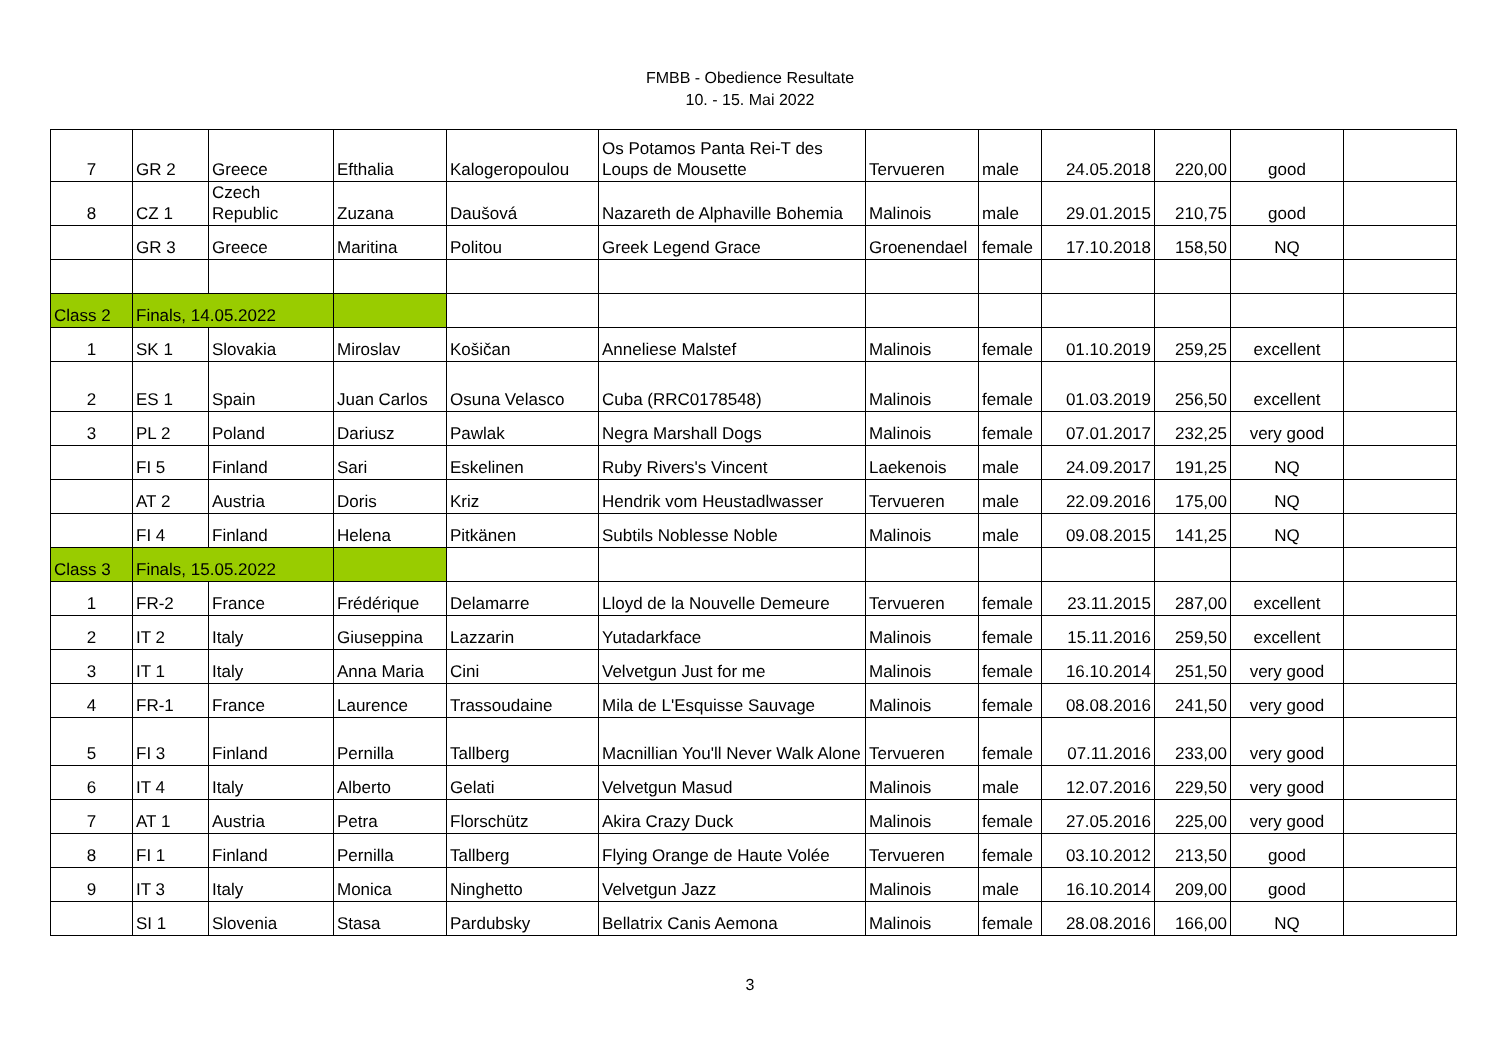FMBB - Obedience Resultate
10. - 15. Mai 2022
| 7 | GR 2 | Greece | Efthalia | Kalogeropoulou | Os Potamos Panta Rei-T des Loups de Mousette | Tervueren | male | 24.05.2018 | 220,00 | good | |
| 8 | CZ 1 | Czech Republic | Zuzana | Daušová | Nazareth de Alphaville Bohemia | Malinois | male | 29.01.2015 | 210,75 | good | |
| | GR 3 | Greece | Maritina | Politou | Greek Legend Grace | Groenendael | female | 17.10.2018 | 158,50 | NQ | |
| Class 2 | Finals, 14.05.2022 | | | | | | | | | | |
| 1 | SK 1 | Slovakia | Miroslav | Košičan | Anneliese Malstef | Malinois | female | 01.10.2019 | 259,25 | excellent | |
| 2 | ES 1 | Spain | Juan Carlos | Osuna Velasco | Cuba (RRC0178548) | Malinois | female | 01.03.2019 | 256,50 | excellent | |
| 3 | PL 2 | Poland | Dariusz | Pawlak | Negra Marshall Dogs | Malinois | female | 07.01.2017 | 232,25 | very good | |
| | FI 5 | Finland | Sari | Eskelinen | Ruby Rivers's Vincent | Laekenois | male | 24.09.2017 | 191,25 | NQ | |
| | AT 2 | Austria | Doris | Kriz | Hendrik vom Heustadlwasser | Tervueren | male | 22.09.2016 | 175,00 | NQ | |
| | FI 4 | Finland | Helena | Pitkänen | Subtils Noblesse Noble | Malinois | male | 09.08.2015 | 141,25 | NQ | |
| Class 3 | Finals, 15.05.2022 | | | | | | | | | | |
| 1 | FR-2 | France | Frédérique | Delamarre | Lloyd de la Nouvelle Demeure | Tervueren | female | 23.11.2015 | 287,00 | excellent | |
| 2 | IT 2 | Italy | Giuseppina | Lazzarin | Yutadarkface | Malinois | female | 15.11.2016 | 259,50 | excellent | |
| 3 | IT 1 | Italy | Anna Maria | Cini | Velvetgun Just for me | Malinois | female | 16.10.2014 | 251,50 | very good | |
| 4 | FR-1 | France | Laurence | Trassoudaine | Mila de L'Esquisse Sauvage | Malinois | female | 08.08.2016 | 241,50 | very good | |
| 5 | FI 3 | Finland | Pernilla | Tallberg | Macnillian You'll Never Walk Alone | Tervueren | female | 07.11.2016 | 233,00 | very good | |
| 6 | IT 4 | Italy | Alberto | Gelati | Velvetgun Masud | Malinois | male | 12.07.2016 | 229,50 | very good | |
| 7 | AT 1 | Austria | Petra | Florschütz | Akira Crazy Duck | Malinois | female | 27.05.2016 | 225,00 | very good | |
| 8 | FI 1 | Finland | Pernilla | Tallberg | Flying Orange de Haute Volée | Tervueren | female | 03.10.2012 | 213,50 | good | |
| 9 | IT 3 | Italy | Monica | Ninghetto | Velvetgun Jazz | Malinois | male | 16.10.2014 | 209,00 | good | |
| | SI 1 | Slovenia | Stasa | Pardubsky | Bellatrix Canis Aemona | Malinois | female | 28.08.2016 | 166,00 | NQ | |
3